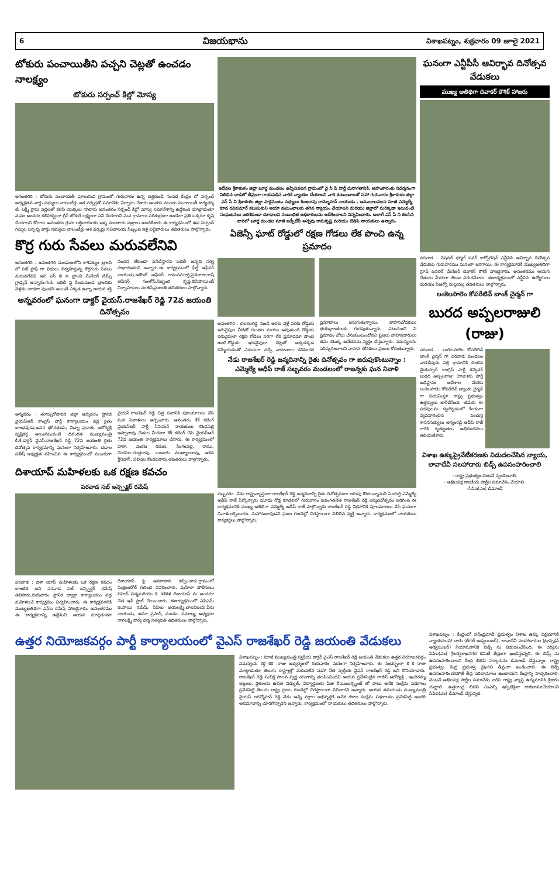6 విజయభాను విశాఖపట్నం, శుక్రవారం 09 జూలై 2021
టోకురు పంచాయితీని పచ్చని చెట్లతో ఉంచడం నాలక్ష్యం
టోకురు సర్పంచ్ కిల్లో మోస్య
అనంతగిరి : టోకురు పంచాయతీ పూలుగుడ గ్రామంలో గురువారం ఉన్న చెత్తకుండి సంపద కేంద్రం లో సర్పంచ్ అధ్యక్షతన వార్డు సభ్యులు వాలంటీర్లు ఆశ వర్కర్లతో సమావేశం ఏర్పాటు చేశారు అంతకు ముందు పంచాయితీ కార్యదర్శి టి. లక్ష్మీ గ్రామ పెద్దలతో కలిసి మొక్కలు నాటారు అనంతరం సర్పంచ్ కిల్లో మోస్య సమావేశాన్ని ఉద్దేశించి మాట్లాడుతూ మనం అందరం కలిసికట్టుగా గ్రీన్ టోకురే లక్ష్యంగా పని చేయాలని మన గ్రామాలు పరిశుభ్రంగా ఉండేలా ప్రతి ఒక్కరూ కృషి చేయాలని కోరారు అనంతరం గ్రుహ లబ్ధిదారులకు ఇళ్ళ మంజూరు పత్రాలు అందజేశారు ఈ కార్యక్రమంలో ఉప సర్పంచ్ గెమ్మెల సర్పన్న వార్డు సభ్యులు వాలంటీర్లు ఆశ వర్కర్లు సచివాలయ సిబ్బంది ఇళ్ల లబ్ధిదారులు తదితరులు పాల్గొన్నారు.
కొర్ర గురు సేవలు మరువలేనివి
అనంతగిరి : అనంతగిరి మండలంలోని కాశిపట్నం బ్రాంచి లో సబ్ స్టాఫ్ గా విధులు నిర్వహిస్తున్న కొర్రగురు సేవలు మరువలేనివి అని ఎస్ బి ఐ బ్రాంచి మేనేజర్ జేమ్స్ గ్లాడ్సన్ అన్నారు.గురు బదిలీ పై కించుమండ బ్రాంచికు వెళ్లడం బాధగా వుందని అయితే ఎక్కడ ఉన్నా ఆయన శక్తి వంచన లేకుండా పనిచేస్తారని బదిలీ అన్నది సర్వ సాధారణమని అన్నారు.ఈ కార్యక్రమంలో ఫీల్డ్ ఆఫీసర్ నాయుడు,అకౌంట్ ఆఫీసర్ రామనమూర్తి,పైడిరాజు,కాష్ ఆఫీసర్ సంతోష్,సిబ్బంది కృష్ణ,బిసిపాయింట్ నిర్వాహకులు సంజీవ్,ప్రశాంతి తదితరులు పాల్గొన్నారు.
అన్నవరంలో ఘనంగా డాక్టర్ వైయస్.రాజశేఖర్ రెడ్డి 72వ జయంతి దినోత్సవం
అన్నవరం : తూర్పుగోదావరి జిల్లా అన్నవరం స్థానిక వైయస్ఆర్ కాంగ్రెస్ పార్టీ కార్యాలయం వద్ద రైతు బాంధవుడు,అపర భగీరథుడు, విద్యా ప్రదాత, ఆరోగ్యశ్రీ సృష్టికర్త అయినటువంటి దివంగత ముఖ్యమంత్రి కీ.శే.డాక్టర్ వైఎస్.రాజశేఖర్ రెడ్డి 72వ జయంతి రైతు దినోత్సవ కార్యక్రమాన్ని ఘనంగా నిర్వహించారు. దడాల సతీష్ అధ్యక్షత వహించిన ఈ కార్యక్రమంలో ముందుగా వైయస్.రాజశేఖర్ రెడ్డి చిత్ర పటానికి పూలమాలలు వేసి ఘన నివాళులు అర్పించారు. అనంతరం కేక్ కటింగ్ వైయస్ఆర్ పార్టీ సీనియర్ నాయకులు కొండపల్లి అప్పారావు చేతుల మీదుగా కేక్ కటింగ్ చేసి వైయస్ఆర్ 72వ జయంతి కార్యక్రమాలు చేసారు. ఈ కార్యక్రమంలో దారా. వెంకట రమణ, సింగంపల్లి, రాము, మెరపల.చంద్రరావు, బండారు ముత్యాలరావు, ఆకిన శ్రీనివాస్, పలివెల కొండలరావు తదితరులు పాల్గొన్నారు.
దిశాయాప్ మహిళలకు ఒక రక్షణ కవచం
పరవాడ సబ్ ఇన్స్పెక్టర్ రమేష్
పరవాడ : దిశా యాప్ మహిళలకు ఒక రక్షణ కవచం లాంటిది అని పరవాడ సబ్ ఇన్స్పెక్టర్ రమేష్ తెలిపారు.గురువారం స్థానిక ద్వాక్రా కార్యాలయం వద్ద మహిళలచే కార్యక్రమం నిర్వహించారు. ఈ కార్యక్రమానికి ముఖ్యఅతిథిగా ఎస్ఐ రమేష్ హాజరైనారు. అనంతరము ఈ కార్యక్రమాన్ని ఉద్దేశించి ఆయన మాట్లడుతూ దిశాయాప్ పై అవగాహన కల్పించారు.గ్రామంలో మిత్రులరోల్ గురించి వివరించారు. మహిళా పోలీసులు సిహెచ్ పద్మమరియు కె. శశికళ దిశాయాప్ ను అందరూ చేత ఇన్ స్టాల్ చేయించారు. ఈకార్యక్రమంలో ఎపిఎమ్ జి.సాయి రమేష్, సిసిలు జయలక్ష్మి,బాలవిజయ,వీరు నాయుడు, ఉమా ప్రసాద్, మండల సమాఖ్య అధ్యక్షుల నాగలక్ష్మి కార్య దర్శి సత్యవతి తదితరులు పాల్గొన్నారు.
ఇటీవల శ్రీకాకుళం జిల్లా బూర్జ మండలం ఉప్పినివలస గ్రామంలో వై సి పి పార్టీ దురాగతానికి, అహంకారంకు నిదర్శనంగా నిలిచిన దాడిలో తీవ్రంగా గాయపడిన వారికి న్యాయం చేయాలని వారి కుటుంబాలతో సహా గురువారం శ్రీకాకుళం జిల్లా ఎస్ పీ ని శ్రీకాకుళం జిల్లా పార్లమెంటు సభ్యులు కింజరాపు రామ్మోహన్ నాయుడు , ఆముదాలవలస మాజీ ఎమ్మెల్యే కూన రవికుమార్ కలుసుకుని ఆయా కుటుంబాలకు తగిన న్యాయం చేయాలని మరియు జిల్లాలో మరెక్కడా ఇటువంటి సంఘటనలు జరగకుండా చూడాలని సంబంధిత అధికారులను ఆదేశించాలని విన్నవించారు. అలాగే ఎస్ పీ ని కలసిన వారిలో బూర్జ మండల మాజీ జడ్పీటీసీ అన్నెపు రామకృష్ణ మరియు టిడిపి నాయకులు ఉన్నారు.
ఏజెన్సీ ఘాట్ రోడ్డులో రక్షణ గోడలు లేక పొంచి ఉన్న ప్రమాదం
అనంతగిరి : చిలకలగెడ్డ నుండి అరకు వెళ్లే వరకు రోడ్డుకు ఇరువైపుల నీటితో గుంతల మయం అవుతుంది రోడ్డుకు ఇరువైపులా రక్షణ గోడలు సరిగా లేక ప్రమాదమా పొంచి ఉంది.రోడ్డుకు ఇరువైపులా చెట్లతో అక్కడక్కడ కమ్మేయడంతో ఎదురుగా వచ్చే వాహనాలు కనిపించక ప్రమాదాలు జరుగుతున్నాయి. వాహనచోదకులు భయభ్రాంతులకు గురవుతున్నారు. ఎటునుంచి ఏ ప్రమాదం చోటు చేసుకుంటుందోనని ప్రజలు వాహనదారులు తమ యొక్క ఆవేదనను వ్యక్తం చేస్తున్నారు. సమస్యలను పరిష్కరించాలని వాహన చోదకులు ప్రజలు కోరుతున్నారు.
నేడు రాజశేఖర్ రెడ్డి జన్మదినాన్ని రైతు దినోత్సవం గా జరుపుకొంటున్నాం : ఎమ్మెల్యే అధీప్ రాజ్ సబ్బవరం మండలంలో రాజన్నకు ఘన నివాళి
సబ్బవరం: నేడు రాష్ట్రవ్యాప్తంగా రాజశేఖర్ రెడ్డి జన్మదినాన్ని రైతు దినోత్సవంగా జరుపు కొంటున్నామని పెందుర్తి ఎమ్మెల్యే అధీప్ రాజ్ పేర్కొన్నారు మూడు రోడ్ల కూడలిలో గురువారం దివంగతనేత రాజశేఖర్ రెడ్డి జన్మదినోత్సవం జరిగింది ఈ కార్యక్రమానికి ముఖ్య అతిథిగా ఎమ్మెల్యే అధీప్ రాజ్ పాల్గొన్నారు రాజశేఖర్ రెడ్డి విగ్రహానికి పూలమాలలు వేసి ఘనంగా నివాళులర్పించారు. మహానుభావుడని ప్రజల గుండెల్లో చిరస్థాయిగా నిలిచిన వ్యక్తి అన్నారు. కార్యక్రమంలో నాయకులు కార్యకర్తలు పాల్గొన్నారు.
ఘనంగా ఎన్టీపీసీ ఆవిర్భావ దినోత్సవ వేడుకలు
ముఖ్య అతిథిగా దివాకర్ కౌశిక్ హాజరు
పరవాడ : నేషనల్ థర్మల్ పవర్ కార్పోరేషన్ ఎన్టీపిసి అవిర్భావ దినోత్సవ వేడుకలు గురువారము ఘనంగా జరిగాయి. ఈ కార్యక్రమానికి ముఖ్యఅతిథిగా గ్రూప్ జనరల్ మేనేజర్ దివాకర్ కౌశిక్ హాజరైనారు. అనంతరము ఆయన చేతులు మీదుగా జెండా ఎగురవేశారు. ఈకార్యక్రమంలో ఎన్టీపిసి ఉద్యోగులు మరియు పిఆర్వో మల్లయ్య తదితరులు పాల్గొన్నారు.
లంకెలపాలెం కోపరేటివ్ బాంక్ చైర్మన్ గా
బురద అప్పలరాజులి (రాజు)
పరవాడ : లంకెలపాలెం కోపరేటివ్ బాంక్ చైర్మన్ గా పరవాడ మండలం వాడచీపురు పల్లి గ్రామానికి చెందిన వైయస్సార్ కాంగ్రెస్ పార్టీ కన్వెనర్ బురద అప్పలరాజు (రాజు)ను పార్టీ అధిష్టానం ఆదేశాల మేరకు లంకెలపాలెం కోపరేటివ్ బ్యాంకు చైర్మన్ గా నియమిస్తూ రాష్ట్ర ప్రభుత్వం ఉత్తర్వులు జారీచేసింది. తమకు ఈ పదవులను కట్టబెట్టడంలో కీలకంగా వ్యవహరించిన పెందుర్తి శాసనసభ్యులు అన్నంరెడ్డి అదీప్ రాజ్ గారికి కృతజ్ఞతలు అభినందనలు తెలియజేశారు.
విశాఖ ఉక్కుప్రైవేటీకరణకు విడుదలచేసిన న్యాయ, లావాదేవీ సలహాదారు బిడ్స్ ఉపసంహరించాలి
- రాష్ట్ర ప్రభుత్వం వెంటనే స్పందించాలి.
- అఖిలపక్ష రాజకీయ పార్టీల సమావేశం వేయాలి.
-సిపిఐ(ఎం) డిమాండ్
ఉత్తర నియోజకవర్గం పార్టీ కార్యాలయంలో వైఎస్ రాజశేఖర్ రెడ్డి జయంతి వేడుకలు
విశాఖపట్నం : మాజీ ముఖ్యమంత్రి స్వర్గీయ డాక్టర్ వైఎస్ రాజశేఖర్ రెడ్డి జయంతి వేడుకలు ఉత్తర నియోజకవర్గం సమన్వయ కర్త కెకె .రాజు అధ్వర్యంలో గురువారం ఘనంగా నిర్వహించారు. ఈ సందర్భంగా కె కె రాజు మాట్లాడుతూ తెలుగు రాష్ట్రాల్లో మరువలేని మహా నేత స్వర్గీయ వైఎస్ రాజశేఖర్ రెడ్డి అని కొనియాడారు. రాజశేఖర్ రెడ్డి సుభిక్ష పాలన స్వర్ణ యుగాన్ని తలపించిందని ఆయన ప్రవేశపెట్టిన రాజీవ్ ఆరోగ్యశ్రీ , ఇందిరమ్మ ఇల్లులు, రైతులకు ఉచిత విద్యుత్, విద్యార్థులకు ఫీజు రీయింబర్స్మెంట్ తో పాటు అనేక సంక్షేమ పథకాలు ప్రవేశపెట్టి తెలుగు రాష్ట్ర ప్రజల గుండెల్లో చిరస్థాయిగా నిలిచారని అన్నారు. ఆయన తనయుడు ముఖ్యమంత్రి వైయస్ జగన్మోహన్ రెడ్డి నేడు అన్ని వర్గాల అభివృద్ధికి అనేక రకాల సంక్షేమ పథకాలను ప్రవేశపెట్టి అందరి అభిమానాన్ని చూరగొన్నారని అన్నారు. కార్యక్రమంలో నాయకులు తదితరులు పాల్గొన్నారు.
విశాఖపట్నం : కేంద్రంలో నరేంద్రమోడీ ప్రభుత్వం విశాఖ ఉక్కు విక్రయానికి న్యాయసలహా దారు (లీగల్ అడ్వయిజర్), లావాదేవీ సలహాదారుల (ట్రాన్సక్షన్ అడ్వయిజర్) నియామకానికి బిడ్స్ ను విడుదలచేసింది. ఈ చర్యను సిపిఐ(ఎం) గ్రేటర్విశాఖనగర కమిటీ తీవ్రంగా ఖండిస్తున్నది. ఈ బిడ్స్ ను ఉపసంహరించాలని కేంద్ర బిజెపి సర్కారును డిమాండ్ చేస్తున్నాం. రాష్ట్ర ప్రభుత్వం కేంద్ర ప్రభుత్వ వైఖరిని తీవ్రంగా ఖండించాలి. ఈ బిడ్స్ ఉపసంహరించకపోతే తీవ్ర పరిణామాలు ఉంటాయని కేంద్రాన్ని హెచ్చరించాలి. వెంటనే అఖిలపక్ష పార్టీల సమావేశం జరిపి రాష్ట్ర వ్యాప్త ఉద్యమానికి శ్రీకారం చుట్టాలి. ఉత్తరాంధ్ర బిజెపి ఎంఎల్సి ఇప్పటికైనా రాజీనామాచేయాలని సిపిఐ(ఎం) డిమాండ్ చేస్తున్నది.